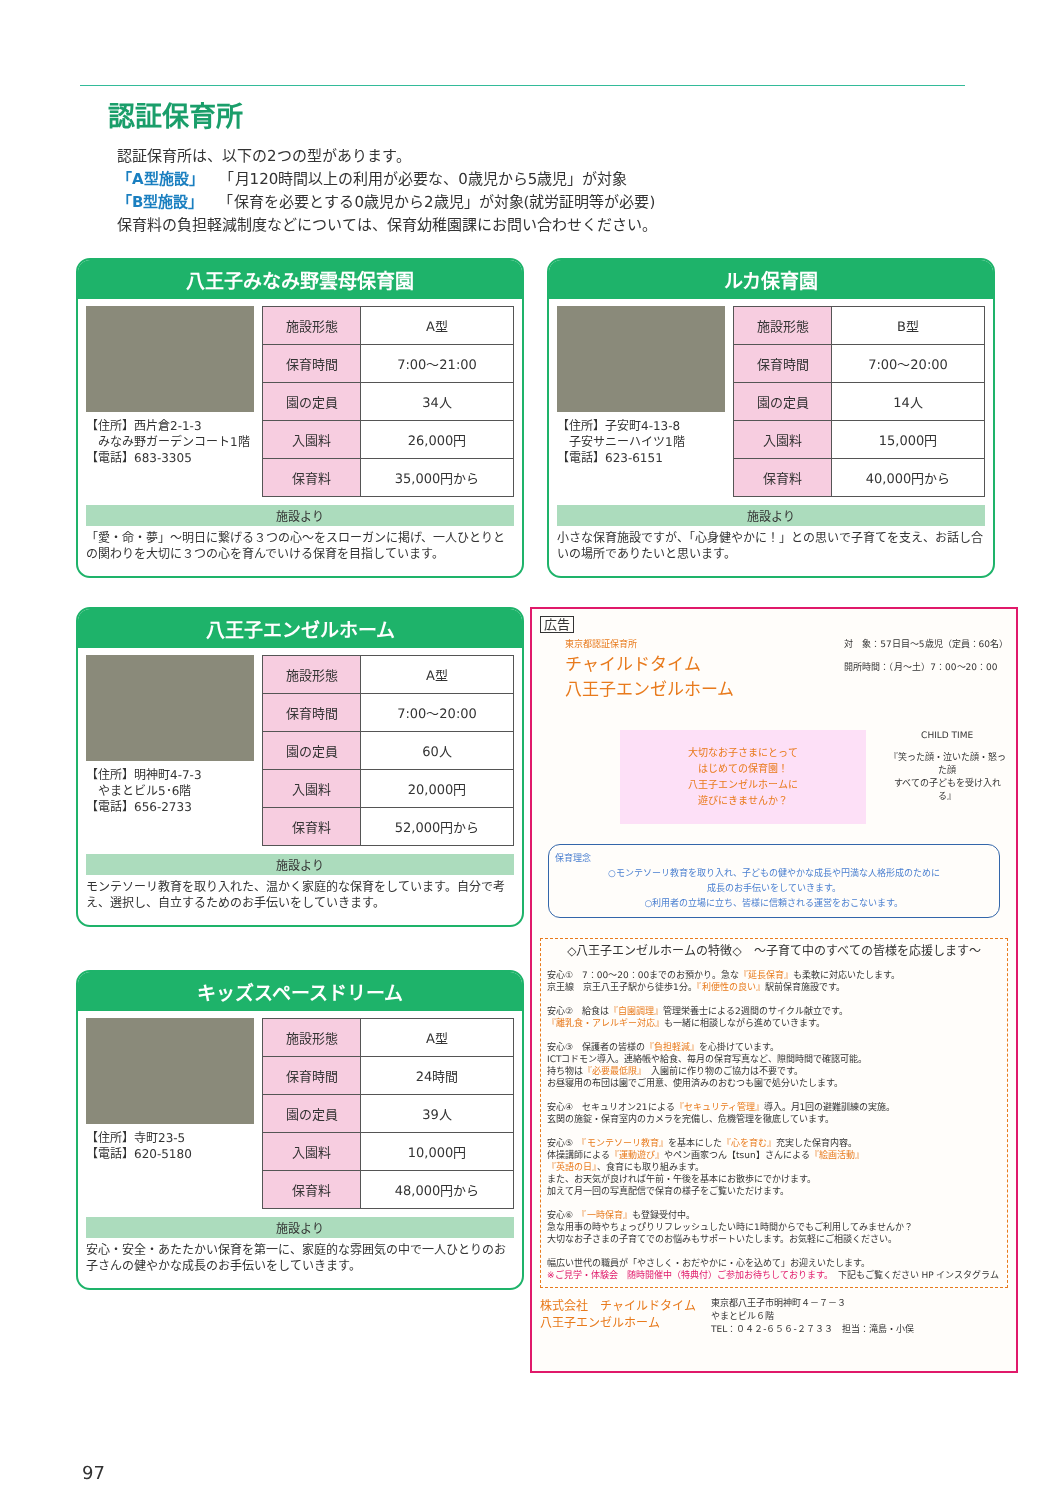認証保育所
認証保育所は、以下の2つの型があります。
「A型施設」　　「月120時間以上の利用が必要な、0歳児から5歳児」が対象
「B型施設」　　「保育を必要とする0歳児から2歳児」が対象(就労証明等が必要)
保育料の負担軽減制度などについては、保育幼稚園課にお問い合わせください。
八王子みなみ野雲母保育園
【住所】西片倉2-1-3
　みなみ野ガーデンコート1階
【電話】683-3305
| 施設形態 | A型 |
| 保育時間 | 7:00～21:00 |
| 園の定員 | 34人 |
| 入園料 | 26,000円 |
| 保育料 | 35,000円から |
施設より
「愛・命・夢」～明日に繋げる３つの心～をスローガンに掲げ、一人ひとりとの関わりを大切に３つの心を育んでいける保育を目指しています。
ルカ保育園
【住所】子安町4-13-8
　子安サニーハイツ1階
【電話】623-6151
| 施設形態 | B型 |
| 保育時間 | 7:00～20:00 |
| 園の定員 | 14人 |
| 入園料 | 15,000円 |
| 保育料 | 40,000円から |
施設より
小さな保育施設ですが、「心身健やかに！」との思いで子育てを支え、お話し合いの場所でありたいと思います。
八王子エンゼルホーム
【住所】明神町4-7-3
　やまとビル5･6階
【電話】656-2733
| 施設形態 | A型 |
| 保育時間 | 7:00～20:00 |
| 園の定員 | 60人 |
| 入園料 | 20,000円 |
| 保育料 | 52,000円から |
施設より
モンテソーリ教育を取り入れた、温かく家庭的な保育をしています。自分で考え、選択し、自立するためのお手伝いをしていきます。
キッズスペースドリーム
【住所】寺町23-5
【電話】620-5180
| 施設形態 | A型 |
| 保育時間 | 24時間 |
| 園の定員 | 39人 |
| 入園料 | 10,000円 |
| 保育料 | 48,000円から |
施設より
安心・安全・あたたかい保育を第一に、家庭的な雰囲気の中で一人ひとりのお子さんの健やかな成長のお手伝いをしていきます。
広告
東京都認証保育所
チャイルドタイム
八王子エンゼルホーム
対　象：57日目～5歳児（定員：60名）
開所時間：（月～土）7：00～20：00
大切なお子さまにとって
はじめての保育園！
八王子エンゼルホームに
遊びにきませんか？
CHILD TIME
『笑った顔・泣いた顔・怒った顔
すべての子どもを受け入れる』
保育理念
○モンテソーリ教育を取り入れ、子どもの健やかな成長や円満な人格形成のために
成長のお手伝いをしていきます。
○利用者の立場に立ち、皆様に信頼される運営をおこないます。
◇八王子エンゼルホームの特徴◇　～子育て中のすべての皆様を応援します～
安心①　7：00～20：00までのお預かり。急な『延長保育』も柔軟に対応いたします。
京王線　京王八王子駅から徒歩1分。『利便性の良い』駅前保育施設です。
安心②　給食は『自園調理』管理栄養士による2週間のサイクル献立です。
『離乳食・アレルギー対応』も一緒に相談しながら進めていきます。
安心③　保護者の皆様の『負担軽減』を心掛けています。
ICTコドモン導入。連絡帳や給食、毎月の保育写真など、隙間時間で確認可能。
持ち物は『必要最低限』　入園前に作り物のご協力は不要です。
お昼寝用の布団は園でご用意、使用済みのおむつも園で処分いたします。
安心④　セキュリオン21による『セキュリティ管理』導入。月1回の避難訓練の実施。
玄関の施錠・保育室内のカメラを完備し、危機管理を徹底しています。
安心⑤　『モンテソーリ教育』を基本にした『心を育む』充実した保育内容。
体操講師による『運動遊び』やペン画家つん【tsun】さんによる『絵画活動』
『英語の日』、食育にも取り組みます。
また、お天気が良ければ午前・午後を基本にお散歩にでかけます。
加えて月一回の写真配信で保育の様子をご覧いただけます。
安心⑥　『一時保育』も登録受付中。
急な用事の時やちょっぴりリフレッシュしたい時に1時間からでもご利用してみませんか？
大切なお子さまの子育てでのお悩みもサポートいたします。お気軽にご相談ください。
幅広い世代の職員が「やさしく・おだやかに・心を込めて」お迎えいたします。
※ご見学・体験会　随時開催中（特典付）ご参加お待ちしております。　下記もご覧ください HP インスタグラム
株式会社　チャイルドタイム
八王子エンゼルホーム
東京都八王子市明神町４－７－３
やまとビル６階
TEL：０４２-６５６-２７３３　担当：滝島・小俣
97